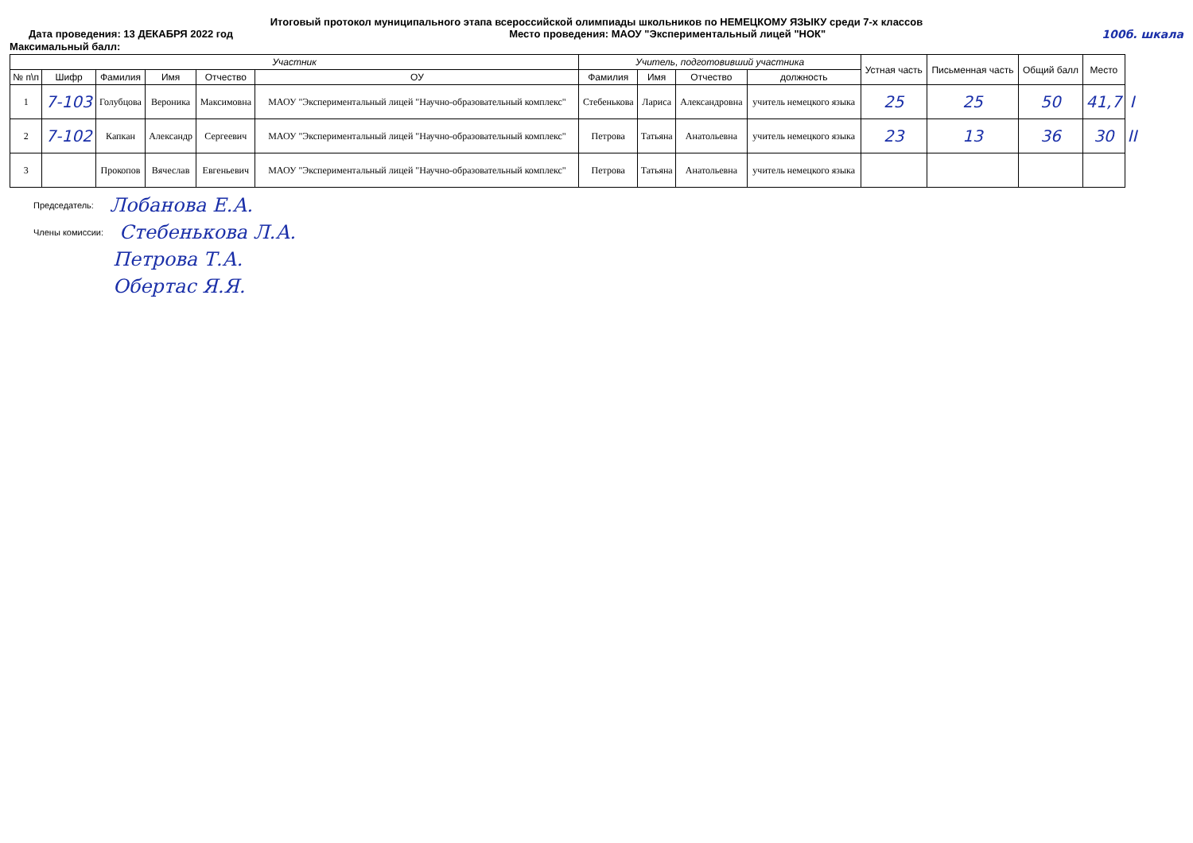Итоговый протокол муниципального этапа всероссийской олимпиады школьников по НЕМЕЦКОМУ ЯЗЫКУ среди 7-х классов
Дата проведения: 13 ДЕКАБРЯ 2022 год Место проведения: МАОУ "Экспериментальный лицей "НОК" 100б. шкала
Максимальный балл:
| Участник | | | | | | Учитель, подготовивший участника | | | | Устная часть | Письменная часть | Общий балл | Место | |
| --- | --- | --- | --- | --- | --- | --- | --- | --- | --- | --- | --- | --- | --- | --- |
| № п\п | Шифр | Фамилия | Имя | Отчество | ОУ | Фамилия | Имя | Отчество | должность | | | | | |
| 1 | 7-103 | Голубцова | Вероника | Максимовна | МАОУ "Экспериментальный лицей "Научно-образовательный комплекс" | Стебенькова | Лариса | Александровна | учитель немецкого языка | 25 | 25 | 50 | 41,7 | I |
| 2 | 7-102 | Капкан | Александр | Сергеевич | МАОУ "Экспериментальный лицей "Научно-образовательный комплекс" | Петрова | Татьяна | Анатольевна | учитель немецкого языка | 23 | 13 | 36 | 30 | II |
| 3 | | Прокопов | Вячеслав | Евгеньевич | МАОУ "Экспериментальный лицей "Научно-образовательный комплекс" | Петрова | Татьяна | Анатольевна | учитель немецкого языка | | | | | |
Председатель: Лобанова Е.А.
Члены комиссии: Стебенькова Л.А.
Петрова Т.А.
Обертас Я.Я.